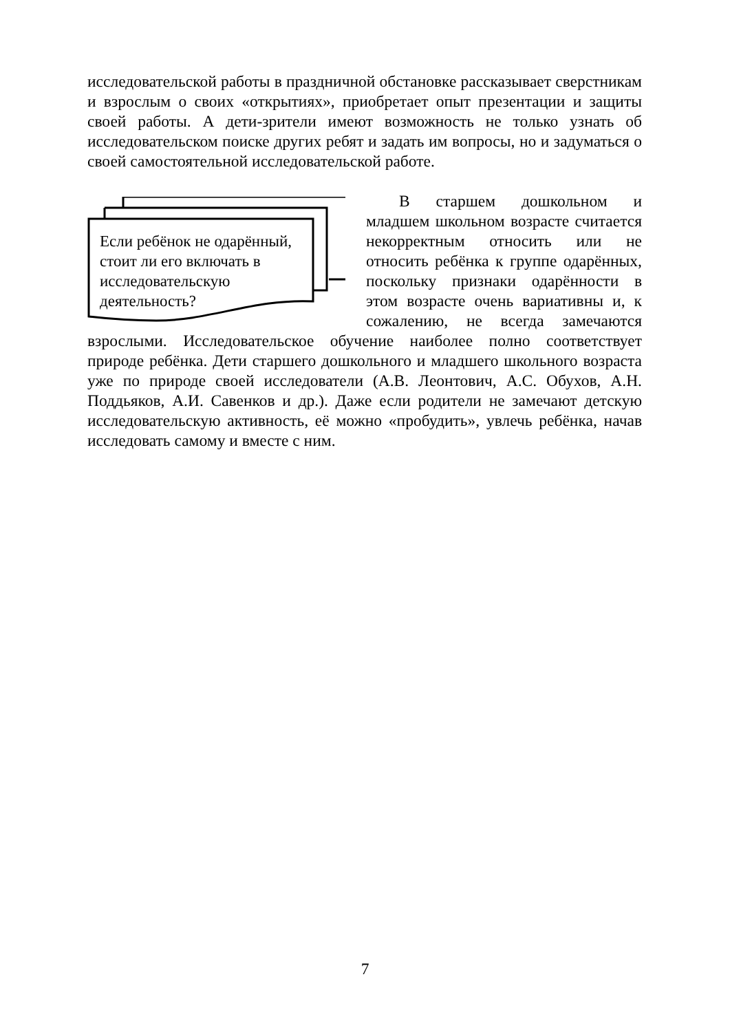исследовательской работы в праздничной обстановке рассказывает сверстникам и взрослым о своих «открытиях», приобретает опыт презентации и защиты своей работы. А дети-зрители имеют возможность не только узнать об исследовательском поиске других ребят и задать им вопросы, но и задуматься о своей самостоятельной исследовательской работе.
Если ребёнок не одарённый, стоит ли его включать в исследовательскую деятельность?
В старшем дошкольном и младшем школьном возрасте считается некорректным относить или не относить ребёнка к группе одарённых, поскольку признаки одарённости в этом возрасте очень вариативны и, к сожалению, не всегда замечаются взрослыми. Исследовательское обучение наиболее полно соответствует природе ребёнка. Дети старшего дошкольного и младшего школьного возраста уже по природе своей исследователи (А.В. Леонтович, А.С. Обухов, А.Н. Поддьяков, А.И. Савенков и др.). Даже если родители не замечают детскую исследовательскую активность, её можно «пробудить», увлечь ребёнка, начав исследовать самому и вместе с ним.
7